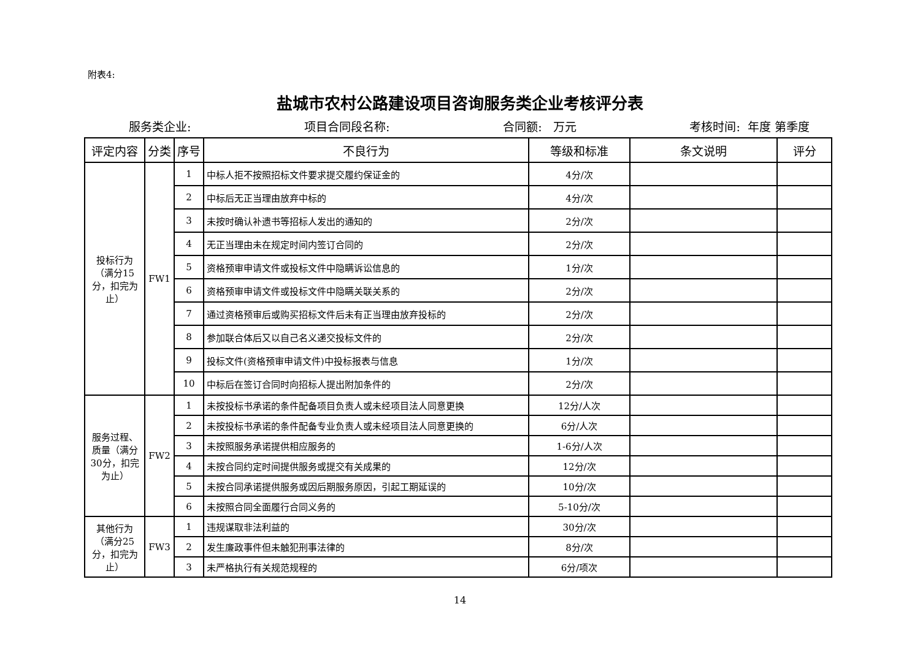附表4:
盐城市农村公路建设项目咨询服务类企业考核评分表
服务类企业: 项目合同段名称: 合同额: 万元 考核时间: 年度 第季度
| 评定内容 | 分类 | 序号 | 不良行为 | 等级和标准 | 条文说明 | 评分 |
| --- | --- | --- | --- | --- | --- | --- |
| 投标行为（满分15分，扣完为止） | FW1 | 1 | 中标人拒不按照招标文件要求提交履约保证金的 | 4分/次 | | |
| | | 2 | 中标后无正当理由放弃中标的 | 4分/次 | | |
| | | 3 | 未按时确认补遗书等招标人发出的通知的 | 2分/次 | | |
| | | 4 | 无正当理由未在规定时间内签订合同的 | 2分/次 | | |
| | | 5 | 资格预审申请文件或投标文件中隐瞒诉讼信息的 | 1分/次 | | |
| | | 6 | 资格预审申请文件或投标文件中隐瞒关联关系的 | 2分/次 | | |
| | | 7 | 通过资格预审后或购买招标文件后未有正当理由放弃投标的 | 2分/次 | | |
| | | 8 | 参加联合体后又以自己名义递交投标文件的 | 2分/次 | | |
| | | 9 | 投标文件(资格预审申请文件)中投标报表与信息 | 1分/次 | | |
| | | 10 | 中标后在签订合同时向招标人提出附加条件的 | 2分/次 | | |
| 服务过程、质量（满分30分，扣完为止） | FW2 | 1 | 未按投标书承诺的条件配备项目负责人或未经项目法人同意更换 | 12分/人次 | | |
| | | 2 | 未按投标书承诺的条件配备专业负责人或未经项目法人同意更换的 | 6分/人次 | | |
| | | 3 | 未按照服务承诺提供相应服务的 | 1-6分/人次 | | |
| | | 4 | 未按合同约定时间提供服务或提交有关成果的 | 12分/次 | | |
| | | 5 | 未按合同承诺提供服务或因后期服务原因，引起工期延误的 | 10分/次 | | |
| | | 6 | 未按照合同全面履行合同义务的 | 5-10分/次 | | |
| 其他行为（满分25分，扣完为止） | FW3 | 1 | 违规谋取非法利益的 | 30分/次 | | |
| | | 2 | 发生廉政事件但未触犯刑事法律的 | 8分/次 | | |
| | | 3 | 未严格执行有关规范规程的 | 6分/项次 | | |
14